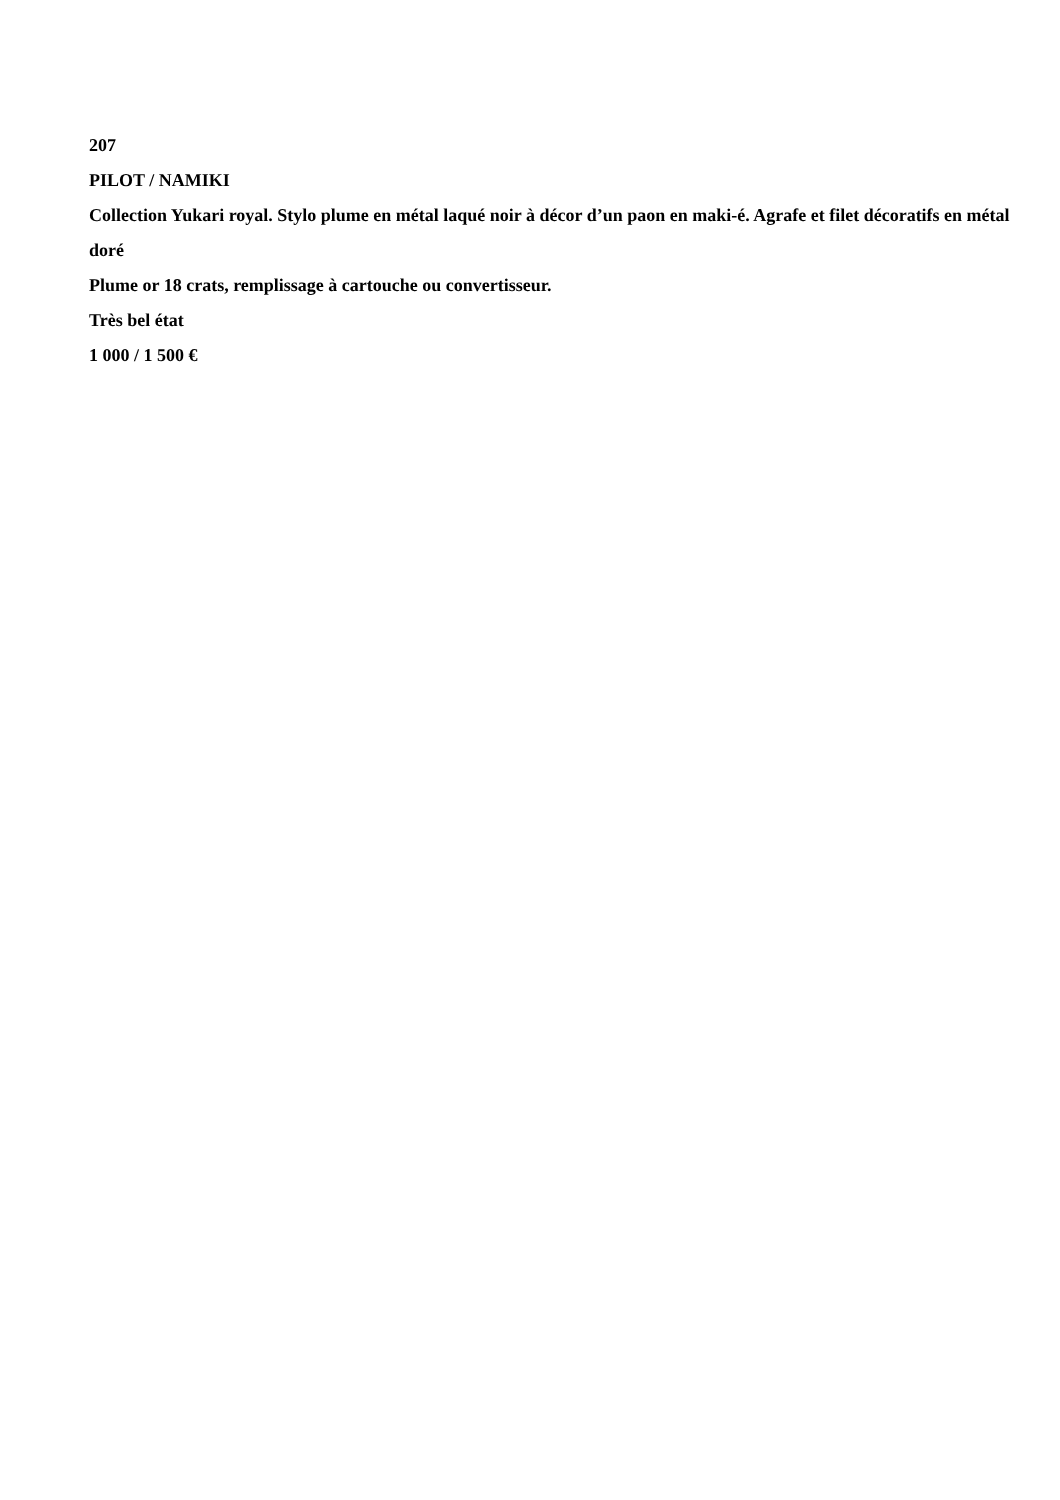207
PILOT / NAMIKI
Collection Yukari royal. Stylo plume en métal laqué noir à décor d’un paon en maki-é. Agrafe et filet décoratifs en métal doré
Plume or 18 crats, remplissage à cartouche ou convertisseur.
Très bel état
1 000 / 1 500 €